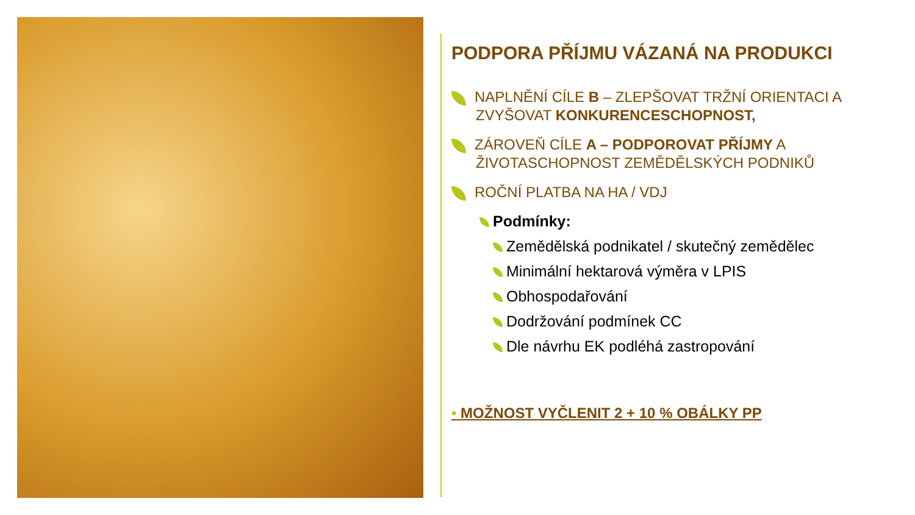PODPORA PŘÍJMU VÁZANÁ NA PRODUKCI
NAPLNĚNÍ CÍLE B – ZLEPŠOVAT TRŽNÍ ORIENTACI A ZVYŠOVAT KONKURENCESCHOPNOST,
ZÁROVEŇ CÍLE A – PODPOROVAT PŘÍJMY A ŽIVOTASCHOPNOST ZEMĚDĚLSKÝCH PODNIKŮ
ROČNÍ PLATBA NA HA / VDJ
Podmínky:
Zemědělská podnikatel / skutečný zemědělec
Minimální hektarová výměra v LPIS
Obhospodařování
Dodržování podmínek CC
Dle návrhu EK podléhá zastropování
• MOŽNOST VYČLENIT 2 + 10 % OBÁLKY PP